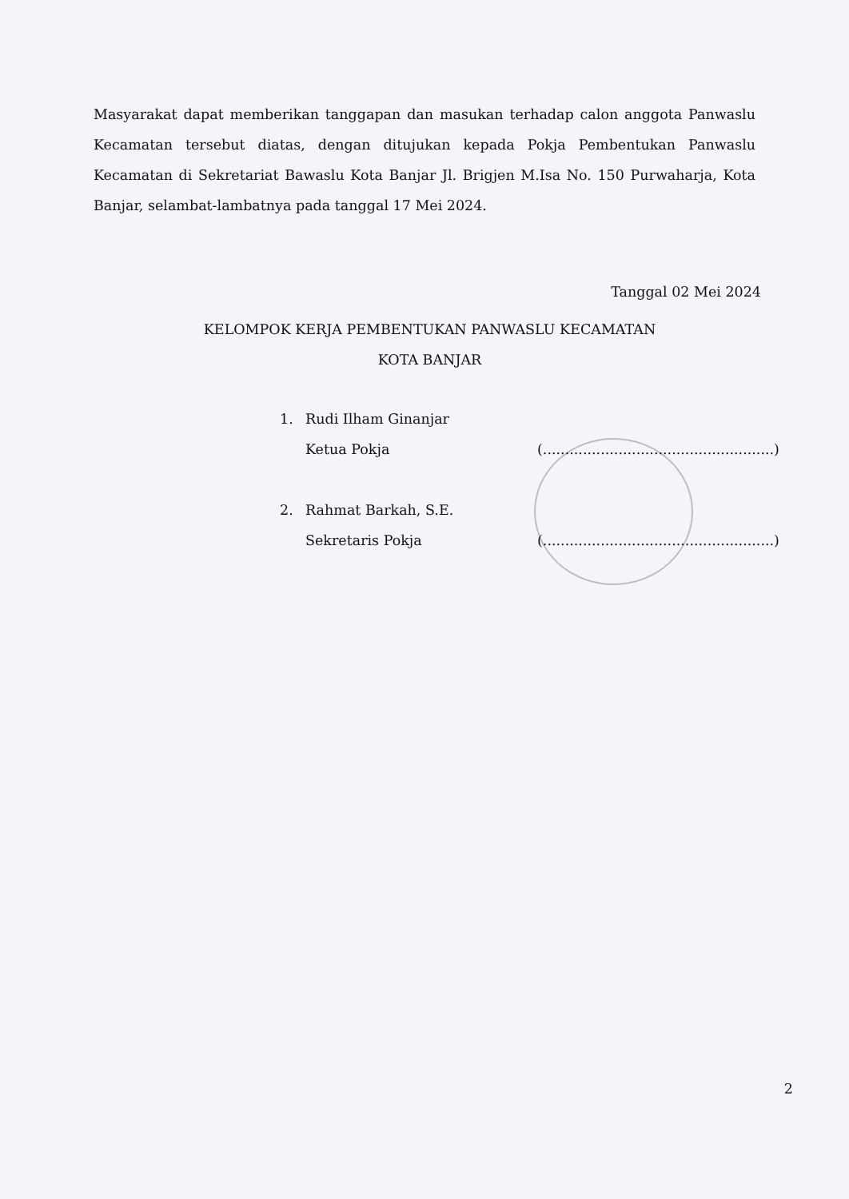Masyarakat dapat memberikan tanggapan dan masukan terhadap calon anggota Panwaslu Kecamatan tersebut diatas, dengan ditujukan kepada Pokja Pembentukan Panwaslu Kecamatan di Sekretariat Bawaslu Kota Banjar Jl. Brigjen M.Isa No. 150 Purwaharja, Kota Banjar, selambat-lambatnya pada tanggal 17 Mei 2024.
Tanggal 02 Mei 2024
KELOMPOK KERJA PEMBENTUKAN PANWASLU KECAMATAN
KOTA BANJAR
1. Rudi Ilham Ginanjar
Ketua Pokja (....................................................)
2. Rahmat Barkah, S.E.
Sekretaris Pokja (....................................................)
2